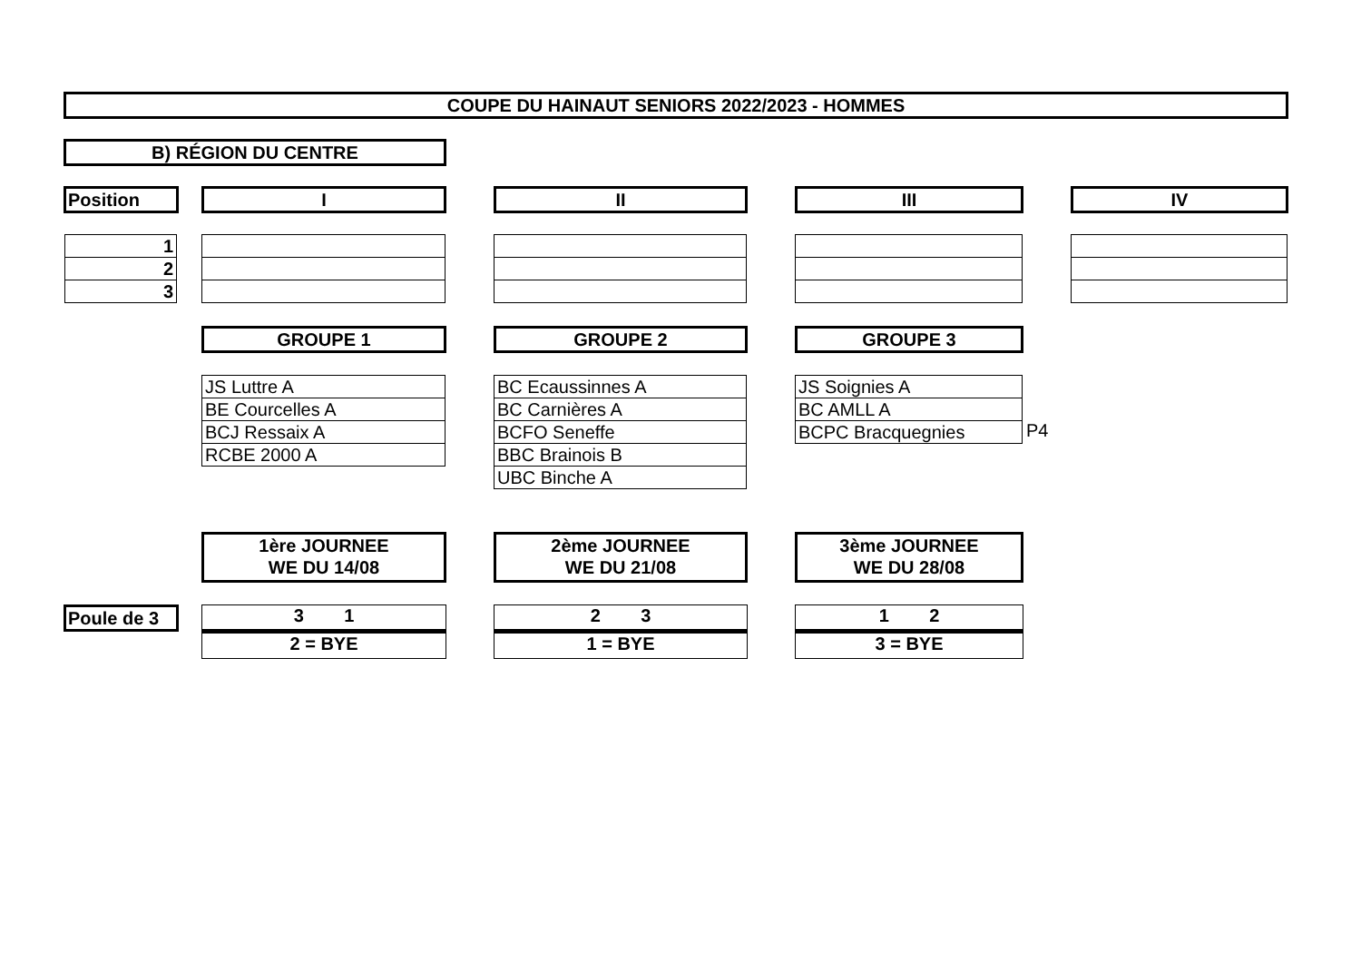COUPE DU HAINAUT SENIORS 2022/2023 - HOMMES
B) RÉGION DU CENTRE
Position I II III IV
| 1 |
| 2 |
| 3 |
GROUPE 1 GROUPE 2 GROUPE 3
| JS Luttre A |
| BE Courcelles A |
| BCJ Ressaix A |
| RCBE 2000 A |
| BC Ecaussinnes A |
| BC Carnières A |
| BCFO Seneffe |
| BBC Brainois B |
| UBC Binche A |
| JS Soignies A |
| BC AMLL A |
| BCPC Bracquegnies |
P4
1ère JOURNEE
WE DU 14/08
2ème JOURNEE
WE DU 21/08
3ème JOURNEE
WE DU 28/08
Poule de 3
3 1
2 = BYE
2 3
1 = BYE
1 2
3 = BYE